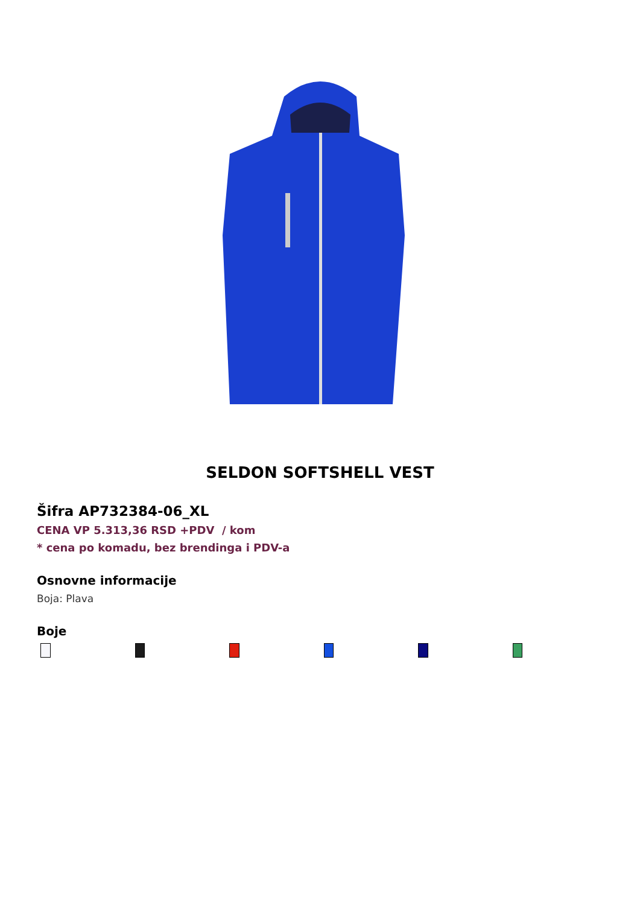SELDON SOFTSHELL VEST
Šifra AP732384-06_XL
CENA VP 5.313,36 RSD +PDV / kom
* cena po komadu, bez brendinga i PDV-a
Osnovne informacije
Boja: Plava
Boje